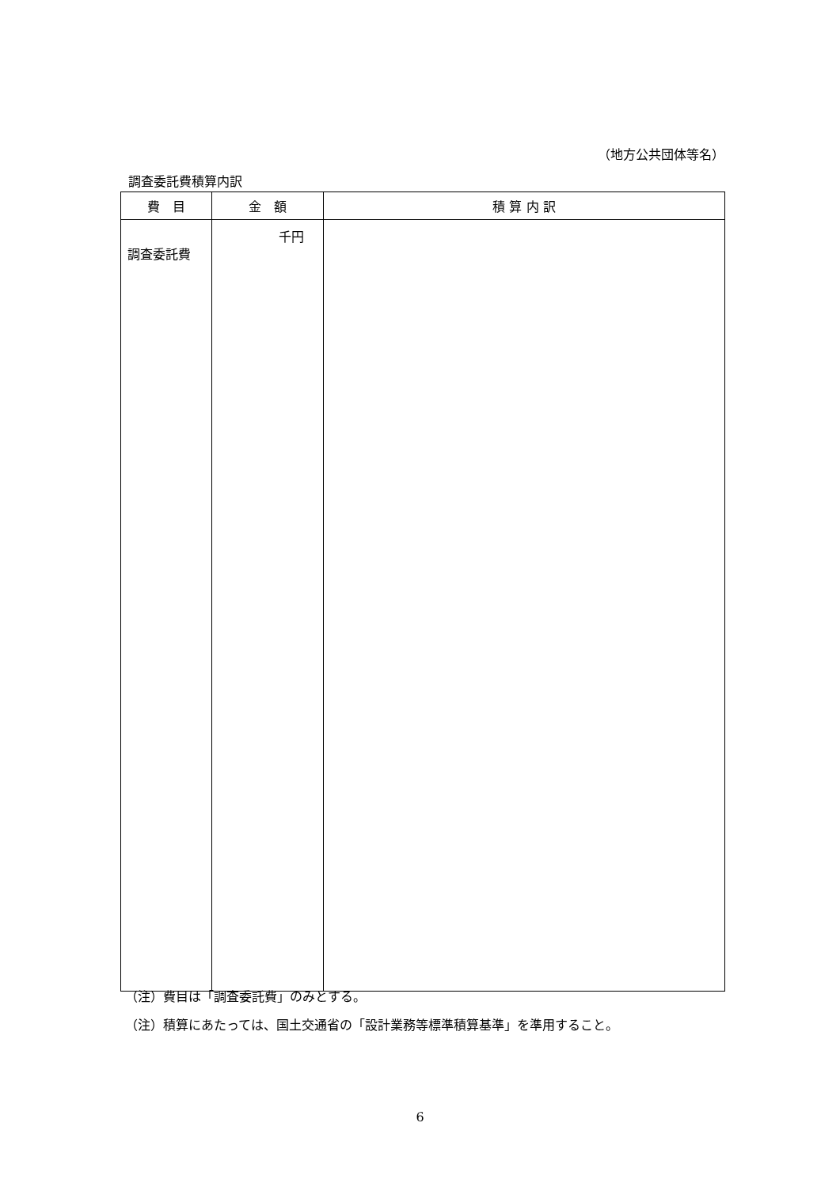（地方公共団体等名）
調査委託費積算内訳
| 費 目 | 金 額 | 積 算 内 訳 |
| --- | --- | --- |
| 調査委託費 | 千円 | |
（注）費目は「調査委託費」のみとする。
（注）積算にあたっては、国土交通省の「設計業務等標準積算基準」を準用すること。
6